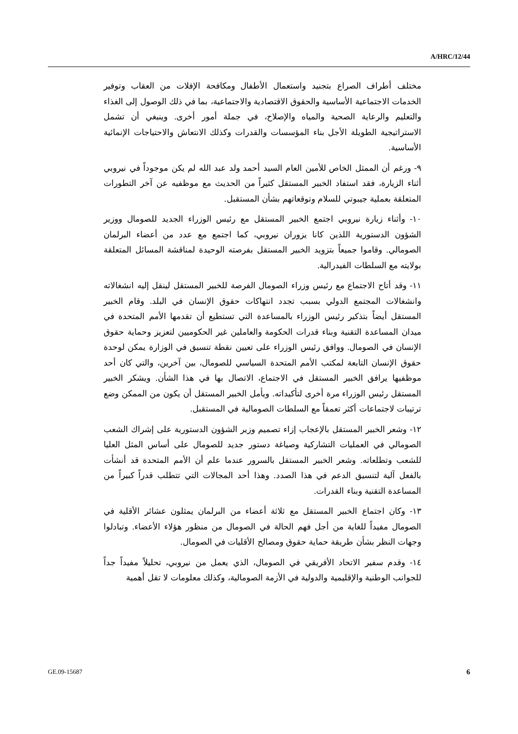A/HRC/12/44
مختلف أطراف الصراع بتجنيد واستعمال الأطفال ومكافحة الإفلات من العقاب وتوفير الخدمات الاجتماعية الأساسية والحقوق الاقتصادية والاجتماعية، بما في ذلك الوصول إلى الغذاء والتعليم والرعاية الصحية والمياه والإصلاح، في جملة أمور أخرى. وينبغي أن تشمل الاستراتيجية الطويلة الأجل بناء المؤسسات والقدرات وكذلك الانتعاش والاحتياجات الإنمائية الأساسية.
٩- ورغم أن الممثل الخاص للأمين العام السيد أحمد ولد عبد الله لم يكن موجوداً في نيروبي أثناء الزيارة، فقد استفاد الخبير المستقل كثيراً من الحديث مع موظفيه عن آخر التطورات المتعلقة بعملية جيبوتي للسلام وتوقعاتهم بشأن المستقبل.
١٠- وأثناء زيارة نيروبي اجتمع الخبير المستقل مع رئيس الوزراء الجديد للصومال ووزير الشؤون الدستورية اللذين كانا يزوران نيروبي، كما اجتمع مع عدد من أعضاء البرلمان الصومالي. وقاموا جميعاً بتزويد الخبير المستقل بفرصته الوحيدة لمناقشة المسائل المتعلقة بولايته مع السلطات الفيدرالية.
١١- وقد أتاح الاجتماع مع رئيس وزراء الصومال الفرصة للخبير المستقل لينقل إليه انشغالاته وانشغالات المجتمع الدولي بسبب تجدد انتهاكات حقوق الإنسان في البلد. وقام الخبير المستقل أيضاً بتذكير رئيس الوزراء بالمساعدة التي تستطيع أن تقدمها الأمم المتحدة في ميدان المساعدة التقنية وبناء قدرات الحكومة والعاملين غير الحكوميين لتعزيز وحماية حقوق الإنسان في الصومال. ووافق رئيس الوزراء على تعيين نقطة تنسيق في الوزارة يمكن لوحدة حقوق الإنسان التابعة لمكتب الأمم المتحدة السياسي للصومال، بين آخرين، والتي كان أحد موظفيها يرافق الخبير المستقل في الاجتماع، الاتصال بها في هذا الشأن. ويشكر الخبير المستقل رئيس الوزراء مرة أخرى لتأكيداته. ويأمل الخبير المستقل أن يكون من الممكن وضع ترتيبات لاجتماعات أكثر تعمقاً مع السلطات الصومالية في المستقبل.
١٢- وشعر الخبير المستقل بالإعجاب إزاء تصميم وزير الشؤون الدستورية على إشراك الشعب الصومالي في العمليات التشاركية وصياغة دستور جديد للصومال على أساس المثل العليا للشعب وتطلعاته. وشعر الخبير المستقل بالسرور عندما علم أن الأمم المتحدة قد أنشأت بالفعل آلية لتنسيق الدعم في هذا الصدد. وهذا أحد المجالات التي تتطلب قدراً كبيراً من المساعدة التقنية وبناء القدرات.
١٣- وكان اجتماع الخبير المستقل مع ثلاثة أعضاء من البرلمان يمثلون عشائر الأقلية في الصومال مفيداً للغاية من أجل فهم الحالة في الصومال من منظور هؤلاء الأعضاء. وتبادلوا وجهات النظر بشأن طريقة حماية حقوق ومصالح الأقليات في الصومال.
١٤- وقدم سفير الاتحاد الأفريقي في الصومال، الذي يعمل من نيروبي، تحليلاً مفيداً جداً للجوانب الوطنية والإقليمية والدولية في الأزمة الصومالية، وكذلك معلومات لا تقل أهمية
GE.09-15687 6